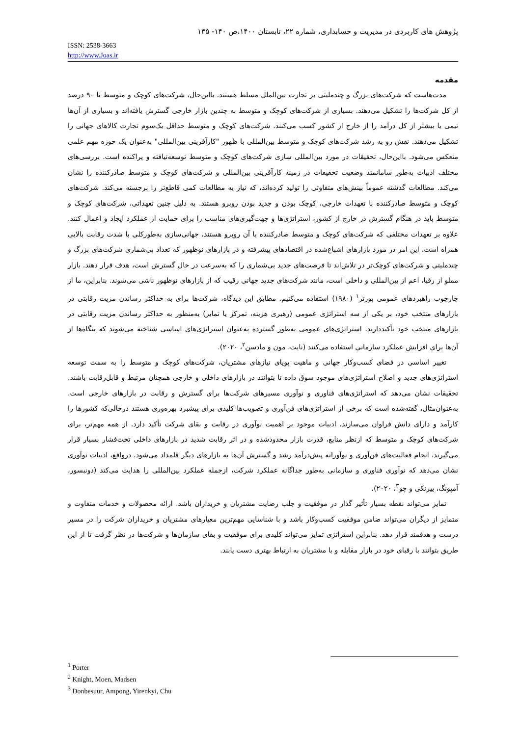پژوهش های کاربردی در مدیریت و حسابداری، شماره ۲۲، تابستان ۱۴۰۰،ص ۱۴۰- ۱۳۵
ISSN: 2538-3663
http://www.Joas.ir
مقدمه
مدت‌هاست که شرکت‌های بزرگ و چندملیتی بر تجارت بین‌الملل مسلط هستند. بااین‌حال، شرکت‌های کوچک و متوسط تا ۹۰ درصد از کل شرکت‌ها را تشکیل می‌دهند. بسیاری از شرکت‌های کوچک و متوسط به چندین بازار خارجی گسترش یافته‌اند و بسیاری از آن‌ها نیمی یا بیشتر از کل درآمد را از خارج از کشور کسب می‌کنند. شرکت‌های کوچک و متوسط حداقل یک‌سوم تجارت کالاهای جهانی را تشکیل می‌دهند. نقش رو به رشد شرکت‌های کوچک و متوسط بین‌المللی با ظهور "کارآفرینی بین‌المللی" به‌عنوان یک حوزه مهم علمی منعکس می‌شود. بااین‌حال، تحقیقات در مورد بین‌المللی سازی شرکت‌های کوچک و متوسط توسعه‌نیافته و پراکنده است. بررسی‌های مختلف ادبیات به‌طور سامانمند وضعیت تحقیقات در زمینه کارآفرینی بین‌المللی و شرکت‌های کوچک و متوسط صادرکننده را نشان می‌کند. مطالعات گذشته عموماً بینش‌های متفاوتی را تولید کرده‌اند، که نیاز به مطالعات کمی قاطع‌تر را برجسته می‌کند. شرکت‌های کوچک و متوسط صادرکننده با تعهدات خارجی، کوچک بودن و جدید بودن روبرو هستند. به دلیل چنین تعهداتی، شرکت‌های کوچک و متوسط باید در هنگام گسترش در خارج از کشور، استراتژی‌ها و جهت‌گیری‌های مناسب را برای حمایت از عملکرد ایجاد و اعمال کنند. علاوه بر تعهدات مختلفی که شرکت‌های کوچک و متوسط صادرکننده با آن روبرو هستند، جهانی‌سازی به‌طورکلی با شدت رقابت بالایی همراه است. این امر در مورد بازارهای اشباع‌شده در اقتصادهای پیشرفته و در بازارهای نوظهور که تعداد بی‌شماری شرکت‌های بزرگ و چندملیتی و شرکت‌های کوچک‌تر در تلاش‌اند تا فرصت‌های جدید بی‌شماری را که به‌سرعت در حال گسترش است، هدف قرار دهند. بازار مملو از رقبا، اعم از بین‌المللی و داخلی است، مانند شرکت‌های جدید جهانی رقیب که از بازارهای نوظهور ناشی می‌شوند. بنابراین، ما از چارچوب راهبردهای عمومی پورتر<sup>۱</sup> (۱۹۸۰) استفاده می‌کنیم. مطابق این دیدگاه، شرکت‌ها برای به حداکثر رساندن مزیت رقابتی در بازارهای منتخب خود، بر یکی از سه استراتژی عمومی (رهبری هزینه، تمرکز یا تمایز) به‌منظور به حداکثر رساندن مزیت رقابتی در بازارهای منتخب خود تأکیددارند. استراتژی‌های عمومی به‌طور گسترده به‌عنوان استراتژی‌های اساسی شناخته می‌شوند که بنگاه‌ها از آن‌ها برای افزایش عملکرد سازمانی استفاده می‌کنند (نایت، مون و مادسن<sup>۲</sup>، ۲۰۲۰).
تغییر اساسی در فضای کسب‌وکار جهانی و ماهیت پویای نیازهای مشتریان، شرکت‌های کوچک و متوسط را به سمت توسعه استراتژی‌های جدید و اصلاح استراتژی‌های موجود سوق داده تا بتوانند در بازارهای داخلی و خارجی همچنان مرتبط و قابل‌رقابت باشند. تحقیقات نشان می‌دهد که استراتژی‌های فناوری و نوآوری مسیرهای شرکت‌ها برای گسترش و رقابت در بازارهای خارجی است. به‌عنوان‌مثال، گفته‌شده است که برخی از استراتژی‌های فن‌آوری و تصویب‌ها کلیدی برای پیشبرد بهره‌وری هستند درحالی‌که کشورها را کارآمد و دارای دانش فراوان می‌سازند. ادبیات موجود بر اهمیت نوآوری در رقابت و بقای شرکت تأکید دارد. از همه مهم‌تر، برای شرکت‌های کوچک و متوسط که ازنظر منابع، قدرت بازار محدودشده و در اثر رقابت شدید در بازارهای داخلی تحت‌فشار بسیار قرار می‌گیرند، انجام فعالیت‌های فن‌آوری و نوآورانه پیش‌درآمد رشد و گسترش آن‌ها به بازارهای دیگر قلمداد می‌شود. درواقع، ادبیات نوآوری نشان می‌دهد که نوآوری فناوری و سازمانی به‌طور جداگانه عملکرد شرکت، ازجمله عملکرد بین‌المللی را هدایت می‌کند (دونبسور، آمپونگ، ییرنکی و چو<sup>۳</sup>، ۲۰۲۰).
تمایز می‌تواند نقطه بسیار تأثیر گذار در موفقیت و جلب رضایت مشتریان و خریداران باشد. ارائه محصولات و خدمات متفاوت و متمایز از دیگران می‌تواند ضامن موفقیت کسب‌وکار باشد و با شناسایی مهم‌ترین معیارهای مشتریان و خریداران شرکت را در مسیر درست و هدفمند قرار دهد. بنابراین استراتژی تمایز می‌تواند کلیدی برای موفقیت و بقای سازمان‌ها و شرکت‌ها در نظر گرفت تا از این طریق بتوانند با رقبای خود در بازار مقابله و با مشتریان به ارتباط بهتری دست یابند.
<sup>1</sup> Porter
<sup>2</sup> Knight, Moen, Madsen
<sup>3</sup> Donbesuur, Ampong, Yirenkyi, Chu